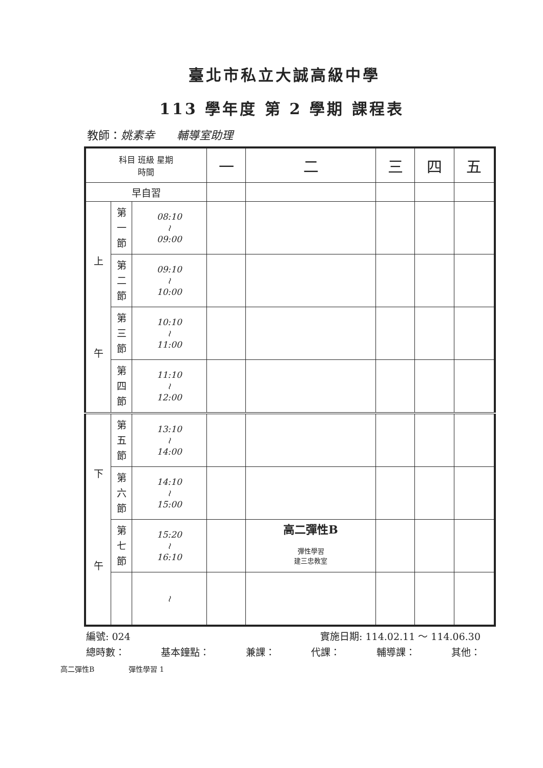臺北市私立大誠高級中學
113 學年度 第 2 學期 課程表
教師：姚素幸 輔導室助理
| 科目 班級 星期 時間 | | | 一 | 二 | 三 | 四 | 五 |
| --- | --- | --- | --- | --- | --- | --- | --- |
| 早自習 | | | | | | | |
| 上 午 | 第 一 節 | 08:10 ≀ 09:00 | | | | | |
| | 第 二 節 | 09:10 ≀ 10:00 | | | | | |
| | 第 三 節 | 10:10 ≀ 11:00 | | | | | |
| | 第 四 節 | 11:10 ≀ 12:00 | | | | | |
| 下 午 | 第 五 節 | 13:10 ≀ 14:00 | | | | | |
| | 第 六 節 | 14:10 ≀ 15:00 | | | | | |
| | 第 七 節 | 15:20 ≀ 16:10 | | 高二彈性B 彈性學習 建三忠教室 | | | |
| | | ≀ | | | | | |
編號: 024 實施日期: 114.02.11 ～ 114.06.30
總時數： 基本鐘點： 兼課： 代課： 輔導課： 其他：
高二彈性B 彈性學習 1